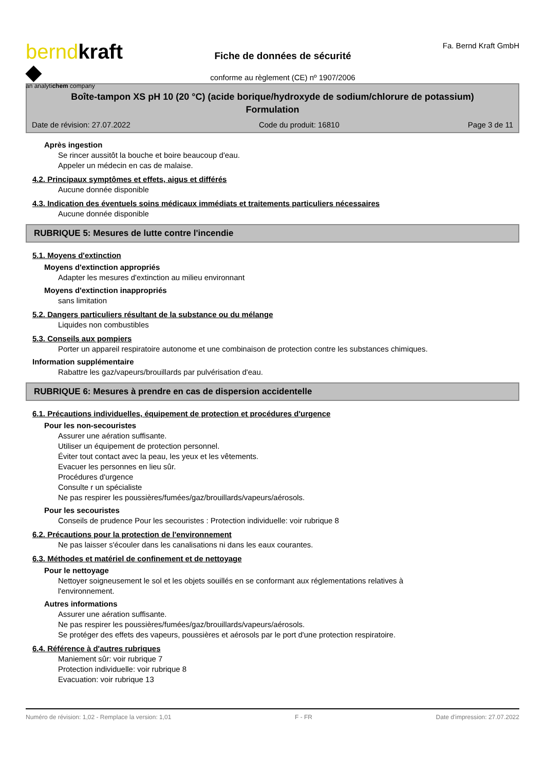berndkraft ◆
an analytichem company
Fiche de données de sécurité
conforme au règlement (CE) nº 1907/2006
Fa. Bernd Kraft GmbH
Boîte-tampon XS pH 10 (20 °C) (acide borique/hydroxyde de sodium/chlorure de potassium)
Formulation
Date de révision: 27.07.2022 Code du produit: 16810 Page 3 de 11
Après ingestion
Se rincer aussitôt la bouche et boire beaucoup d'eau.
Appeler un médecin en cas de malaise.
4.2. Principaux symptômes et effets, aigus et différés
Aucune donnée disponible
4.3. Indication des éventuels soins médicaux immédiats et traitements particuliers nécessaires
Aucune donnée disponible
RUBRIQUE 5: Mesures de lutte contre l'incendie
5.1. Moyens d'extinction
Moyens d'extinction appropriés
Adapter les mesures d'extinction au milieu environnant
Moyens d'extinction inappropriés
sans limitation
5.2. Dangers particuliers résultant de la substance ou du mélange
Liquides non combustibles
5.3. Conseils aux pompiers
Porter un appareil respiratoire autonome et une combinaison de protection contre les substances chimiques.
Information supplémentaire
Rabattre les gaz/vapeurs/brouillards par pulvérisation d'eau.
RUBRIQUE 6: Mesures à prendre en cas de dispersion accidentelle
6.1. Précautions individuelles, équipement de protection et procédures d'urgence
Pour les non-secouristes
Assurer une aération suffisante.
Utiliser un équipement de protection personnel.
Éviter tout contact avec la peau, les yeux et les vêtements.
Evacuer les personnes en lieu sûr.
Procédures d'urgence
Consulte r un spécialiste
Ne pas respirer les poussières/fumées/gaz/brouillards/vapeurs/aérosols.
Pour les secouristes
Conseils de prudence Pour les secouristes : Protection individuelle: voir rubrique 8
6.2. Précautions pour la protection de l'environnement
Ne pas laisser s'écouler dans les canalisations ni dans les eaux courantes.
6.3. Méthodes et matériel de confinement et de nettoyage
Pour le nettoyage
Nettoyer soigneusement le sol et les objets souillés en se conformant aux réglementations relatives à
l'environnement.
Autres informations
Assurer une aération suffisante.
Ne pas respirer les poussières/fumées/gaz/brouillards/vapeurs/aérosols.
Se protéger des effets des vapeurs, poussières et aérosols par le port d'une protection respiratoire.
6.4. Référence à d'autres rubriques
Maniement sûr: voir rubrique 7
Protection individuelle: voir rubrique 8
Evacuation: voir rubrique 13
Numéro de révision: 1,02 - Remplace la version: 1,01 F - FR Date d'impression: 27.07.2022